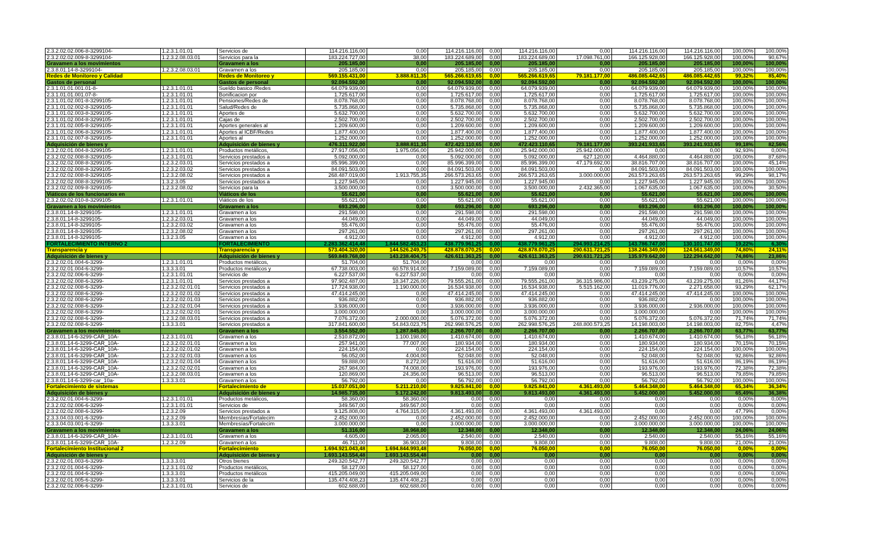| 2.3.2.02.02.006-8-3299104- | 1.2.3.1.01.01 | Servicios de | 114.216.116,00 | 0,00 | 114.216.116,00 | 0,00 | 114.216.116,00 | 0,00 | 114.216.116,00 | 114.216.116,00 | 100,00% | 100,00% |
| 2.3.2.02.02.009-8-3299104- | 1.2.3.2.08.03.01 | Servicios para la | 183.224.727,00 | 38,00 | 183.224.689,00 | 0,00 | 183.224.689,00 | 17.098.761,00 | 166.125.928,00 | 166.125.928,00 | 100,00% | 90,67% |
| Gravamen a los movimientos | | Gravamen a los | 205.185,00 | 0,00 | 205.185,00 | 0,00 | 205.185,00 | 0,00 | 205.185,00 | 205.185,00 | 100,00% | 100,00% |
| 2.3.8.01.14-8-3299104- | 1.2.3.2.08.03.01 | Gravamen a los | 205.185,00 | 0,00 | 205.185,00 | 0,00 | 205.185,00 | 0,00 | 205.185,00 | 205.185,00 | 100,00% | 100,00% |
| Redes de Monitoreo y Calidad | | Redes de Monitoreo y | 569.155.431,00 | 3.888.811,35 | 565.266.619,65 | 0,00 | 565.266.619,65 | 79.181.177,00 | 486.085.442,65 | 486.085.442,65 | 99,32% | 85,40% |
| Gastos de personal | | Gastos de personal | 92.094.592,00 | 0,00 | 92.094.592,00 | 0,00 | 92.094.592,00 | 0,00 | 92.094.592,00 | 92.094.592,00 | 100,00% | 100,00% |
| 2.3.1.01.01.001.01-8- | 1.2.3.1.01.01 | Sueldo basico /Redes | 64.079.939,00 | 0,00 | 64.079.939,00 | 0,00 | 64.079.939,00 | 0,00 | 64.079.939,00 | 64.079.939,00 | 100,00% | 100,00% |
| 2.3.1.01.01.001.07-8- | 1.2.3.1.01.01 | Bonificacion por | 1.725.617,00 | 0,00 | 1.725.617,00 | 0,00 | 1.725.617,00 | 0,00 | 1.725.617,00 | 1.725.617,00 | 100,00% | 100,00% |
| 2.3.1.01.02.001-8-3299105- | 1.2.3.1.01.01 | Pensiones/Redes de | 8.078.768,00 | 0,00 | 8.078.768,00 | 0,00 | 8.078.768,00 | 0,00 | 8.078.768,00 | 8.078.768,00 | 100,00% | 100,00% |
| 2.3.1.01.02.002-8-3299105- | 1.2.3.1.01.01 | Salud/Redes de | 5.735.868,00 | 0,00 | 5.735.868,00 | 0,00 | 5.735.868,00 | 0,00 | 5.735.868,00 | 5.735.868,00 | 100,00% | 100,00% |
| 2.3.1.01.02.003-8-3299105- | 1.2.3.1.01.01 | Aportes de | 5.632.700,00 | 0,00 | 5.632.700,00 | 0,00 | 5.632.700,00 | 0,00 | 5.632.700,00 | 5.632.700,00 | 100,00% | 100,00% |
| 2.3.1.01.02.004-8-3299105- | 1.2.3.1.01.01 | Cajas de | 2.502.700,00 | 0,00 | 2.502.700,00 | 0,00 | 2.502.700,00 | 0,00 | 2.502.700,00 | 2.502.700,00 | 100,00% | 100,00% |
| 2.3.1.01.02.005-8-3299105- | 1.2.3.1.01.01 | Aportes generales al | 1.209.600,00 | 0,00 | 1.209.600,00 | 0,00 | 1.209.600,00 | 0,00 | 1.209.600,00 | 1.209.600,00 | 100,00% | 100,00% |
| 2.3.1.01.02.006-8-3299105- | 1.2.3.1.01.01 | Aportes al ICBF/Redes | 1.877.400,00 | 0,00 | 1.877.400,00 | 0,00 | 1.877.400,00 | 0,00 | 1.877.400,00 | 1.877.400,00 | 100,00% | 100,00% |
| 2.3.1.01.02.007-8-3299105- | 1.2.3.1.01.01 | Aportes al | 1.252.000,00 | 0,00 | 1.252.000,00 | 0,00 | 1.252.000,00 | 0,00 | 1.252.000,00 | 1.252.000,00 | 100,00% | 100,00% |
| Adquisición de bienes y | | Adquisición de bienes y | 476.311.922,00 | 3.888.811,35 | 472.423.110,65 | 0,00 | 472.423.110,65 | 79.181.177,00 | 393.241.933,65 | 393.241.933,65 | 99,18% | 82,56% |
| 2.3.2.02.01.004-8-3299105- | 1.2.3.1.01.01 | Productos metálicos, | 27.917.056,00 | 1.975.056,00 | 25.942.000,00 | 0,00 | 25.942.000,00 | 25.942.000,00 | 0,00 | 0,00 | 92,93% | 0,00% |
| 2.3.2.02.02.008-8-3299105- | 1.2.3.1.01.01 | Servicios prestados a | 5.092.000,00 | 0,00 | 5.092.000,00 | 0,00 | 5.092.000,00 | 627.120,00 | 4.464.880,00 | 4.464.880,00 | 100,00% | 87,68% |
| 2.3.2.02.02.008-8-3299105- | 1.2.3.2.03.01 | Servicios prestados a | 85.996.399,00 | 0,00 | 85.996.399,00 | 0,00 | 85.996.399,00 | 47.179.692,00 | 38.816.707,00 | 38.816.707,00 | 100,00% | 45,14% |
| 2.3.2.02.02.008-8-3299105- | 1.2.3.2.03.02 | Servicios prestados a | 84.091.503,00 | 0,00 | 84.091.503,00 | 0,00 | 84.091.503,00 | 0,00 | 84.091.503,00 | 84.091.503,00 | 100,00% | 100,00% |
| 2.3.2.02.02.008-8-3299105- | 1.2.3.2.08.02 | Servicios prestados a | 268.487.019,00 | 1.913.755,35 | 266.573.263,65 | 0,00 | 266.573.263,65 | 3.000.000,00 | 263.573.263,65 | 263.573.263,65 | 99,29% | 98,17% |
| 2.3.2.02.02.008-8-3299105- | 1.3.2.3.05 | Servicios prestados a | 1.227.945,00 | 0,00 | 1.227.945,00 | 0,00 | 1.227.945,00 | 0,00 | 1.227.945,00 | 1.227.945,00 | 100,00% | 100,00% |
| 2.3.2.02.02.009-8-3299105- | 1.2.3.2.08.02 | Servicios para la | 3.500.000,00 | 0,00 | 3.500.000,00 | 0,00 | 3.500.000,00 | 2.432.365,00 | 1.067.635,00 | 1.067.635,00 | 100,00% | 30,50% |
| Viáticos de los funcionarios en | | Viáticos de los | 55.621,00 | 0,00 | 55.621,00 | 0,00 | 55.621,00 | 0,00 | 55.621,00 | 55.621,00 | 100,00% | 100,00% |
| 2.3.2.02.02.010-8-3299105- | 1.2.3.1.01.01 | Viáticos de los | 55.621,00 | 0,00 | 55.621,00 | 0,00 | 55.621,00 | 0,00 | 55.621,00 | 55.621,00 | 100,00% | 100,00% |
| Gravamen a los movimientos | | Gravamen a los | 693.296,00 | 0,00 | 693.296,00 | 0,00 | 693.296,00 | 0,00 | 693.296,00 | 693.296,00 | 100,00% | 100,00% |
| 2.3.8.01.14-8-3299105- | 1.2.3.1.01.01 | Gravamen a los | 291.598,00 | 0,00 | 291.598,00 | 0,00 | 291.598,00 | 0,00 | 291.598,00 | 291.598,00 | 100,00% | 100,00% |
| 2.3.8.01.14-8-3299105- | 1.2.3.2.03.01 | Gravamen a los | 44.049,00 | 0,00 | 44.049,00 | 0,00 | 44.049,00 | 0,00 | 44.049,00 | 44.049,00 | 100,00% | 100,00% |
| 2.3.8.01.14-8-3299105- | 1.2.3.2.03.02 | Gravamen a los | 55.476,00 | 0,00 | 55.476,00 | 0,00 | 55.476,00 | 0,00 | 55.476,00 | 55.476,00 | 100,00% | 100,00% |
| 2.3.8.01.14-8-3299105- | 1.2.3.2.08.02 | Gravamen a los | 297.261,00 | 0,00 | 297.261,00 | 0,00 | 297.261,00 | 0,00 | 297.261,00 | 297.261,00 | 100,00% | 100,00% |
| 2.3.8.01.14-8-3299105- | 1.3.2.3.05 | Gravamen a los | 4.912,00 | 0,00 | 4.912,00 | 0,00 | 4.912,00 | 0,00 | 4.912,00 | 4.912,00 | 100,00% | 100,00% |
| FORTALECIMIENTO INTERNO 2 | | FORTALECIMIENTO | 2.283.362.414,48 | 1.844.582.453,23 | 438.779.961,25 | 0,00 | 438.779.961,25 | 294.993.214,25 | 143.786.747,00 | 130.101.747,00 | 19,22% | 6,30% |
| Transparencia y | | Transparencia y | 573.404.320,00 | 144.526.249,75 | 428.878.070,25 | 0,00 | 428.878.070,25 | 290.631.721,25 | 138.246.349,00 | 124.561.349,00 | 74,80% | 24,11% |
| Adquisición de bienes y | | Adquisición de bienes y | 569.849.768,00 | 143.238.404,75 | 426.611.363,25 | 0,00 | 426.611.363,25 | 290.631.721,25 | 135.979.642,00 | 122.294.642,00 | 74,86% | 23,86% |
| 2.3.2.02.01.004-6-3299- | 1.2.3.1.01.01 | Productos metálicos, | 51.704,00 | 51.704,00 | 0,00 | 0,00 | 0,00 | 0,00 | 0,00 | 0,00 | 0,00% | 0,00% |
| 2.3.2.02.01.004-6-3299- | 1.3.3.3.01 | Productos metálicos y | 67.738.003,00 | 60.578.914,00 | 7.159.089,00 | 0,00 | 7.159.089,00 | 0,00 | 7.159.089,00 | 7.159.089,00 | 10,57% | 10,57% |
| 2.3.2.02.02.006-6-3299- | 1.2.3.1.01.01 | Servicios de | 6.227.537,00 | 6.227.537,00 | 0,00 | 0,00 | 0,00 | 0,00 | 0,00 | 0,00 | 0,00% | 0,00% |
| 2.3.2.02.02.008-6-3299- | 1.2.3.1.01.01 | Servicios prestados a | 97.902.487,00 | 18.347.226,00 | 79.555.261,00 | 0,00 | 79.555.261,00 | 36.315.986,00 | 43.239.275,00 | 43.239.275,00 | 81,26% | 44,17% |
| 2.3.2.02.02.008-6-3299- | 1.2.3.2.02.01.01 | Servicios prestados a | 17.724.938,00 | 1.190.000,00 | 16.534.938,00 | 0,00 | 16.534.938,00 | 5.515.162,00 | 11.019.776,00 | 2.271.658,00 | 93,29% | 62,17% |
| 2.3.2.02.02.008-6-3299- | 1.2.3.2.02.01.02 | Servicios prestados a | 47.414.245,00 | 0,00 | 47.414.245,00 | 0,00 | 47.414.245,00 | 0,00 | 47.414.245,00 | 47.414.245,00 | 100,00% | 100,00% |
| 2.3.2.02.02.008-6-3299- | 1.2.3.2.02.01.03 | Servicios prestados a | 936.882,00 | 0,00 | 936.882,00 | 0,00 | 936.882,00 | 0,00 | 936.882,00 | 0,00 | 100,00% | 100,00% |
| 2.3.2.02.02.008-6-3299- | 1.2.3.2.02.01.04 | Servicios prestados a | 3.936.000,00 | 0,00 | 3.936.000,00 | 0,00 | 3.936.000,00 | 0,00 | 3.936.000,00 | 2.936.000,00 | 100,00% | 100,00% |
| 2.3.2.02.02.008-6-3299- | 1.2.3.2.02.02.01 | Servicios prestados a | 3.000.000,00 | 0,00 | 3.000.000,00 | 0,00 | 3.000.000,00 | 0,00 | 3.000.000,00 | 0,00 | 100,00% | 100,00% |
| 2.3.2.02.02.008-6-3299- | 1.2.3.2.08.03.01 | Servicios prestados a | 7.076.372,00 | 2.000.000,00 | 5.076.372,00 | 0,00 | 5.076.372,00 | 0,00 | 5.076.372,00 | 5.076.372,00 | 71,74% | 71,74% |
| 2.3.2.02.02.008-6-3299- | 1.3.3.3.01 | Servicios prestados a | 317.841.600,00 | 54.843.023,75 | 262.998.576,25 | 0,00 | 262.998.576,25 | 248.800.573,25 | 14.198.003,00 | 14.198.003,00 | 82,75% | 4,47% |
| Gravamen a los movimientos | | Gravamen a los | 3.554.552,00 | 1.287.845,00 | 2.266.707,00 | 0,00 | 2.266.707,00 | 0,00 | 2.266.707,00 | 2.266.707,00 | 63,77% | 63,77% |
| 2.3.8.01.14-6-3299-CAR_10A- | 1.2.3.1.01.01 | Gravamen a los | 2.510.872,00 | 1.100.198,00 | 1.410.674,00 | 0,00 | 1.410.674,00 | 0,00 | 1.410.674,00 | 1.410.674,00 | 56,18% | 56,18% |
| 2.3.8.01.14-6-3299-CAR_10A- | 1.2.3.2.02.01.01 | Gravamen a los | 257.941,00 | 77.007,00 | 180.934,00 | 0,00 | 180.934,00 | 0,00 | 180.934,00 | 180.934,00 | 70,15% | 70,15% |
| 2.3.8.01.14-6-3299-CAR_10A- | 1.2.3.2.02.01.02 | Gravamen a los | 224.154,00 | 0,00 | 224.154,00 | 0,00 | 224.154,00 | 0,00 | 224.154,00 | 224.154,00 | 100,00% | 100,00% |
| 2.3.8.01.14-6-3299-CAR_10A- | 1.2.3.2.02.01.03 | Gravamen a los | 56.052,00 | 4.004,00 | 52.048,00 | 0,00 | 52.048,00 | 0,00 | 52.048,00 | 52.048,00 | 92,86% | 92,86% |
| 2.3.8.01.14-6-3299-CAR_10A- | 1.2.3.2.02.01.04 | Gravamen a los | 59.888,00 | 8.272,00 | 51.616,00 | 0,00 | 51.616,00 | 0,00 | 51.616,00 | 51.616,00 | 86,19% | 86,19% |
| 2.3.8.01.14-6-3299-CAR_10A- | 1.2.3.2.02.02.01 | Gravamen a los | 267.984,00 | 74.008,00 | 193.976,00 | 0,00 | 193.976,00 | 0,00 | 193.976,00 | 193.976,00 | 72,38% | 72,38% |
| 2.3.8.01.14-6-3299-CAR_10A- | 1.2.3.2.08.03.01 | Gravamen a los | 120.869,00 | 24.356,00 | 96.513,00 | 0,00 | 96.513,00 | 0,00 | 96.513,00 | 96.513,00 | 79,85% | 79,85% |
| 2.3.8.01.14-6-3299-car_10a- | 1.3.3.3.01 | Gravamen a los | 56.792,00 | 0,00 | 56.792,00 | 0,00 | 56.792,00 | 0,00 | 56.792,00 | 56.792,00 | 100,00% | 100,00% |
| Fortalecimiento de sistemas | | Fortalecimiento de | 15.037.051,00 | 5.211.210,00 | 9.825.841,00 | 0,00 | 9.825.841,00 | 4.361.493,00 | 5.464.348,00 | 5.464.348,00 | 65,34% | 36,34% |
| Adquisición de bienes y | | Adquisición de bienes y | 14.985.735,00 | 5.172.242,00 | 9.813.493,00 | 0,00 | 9.813.493,00 | 4.361.493,00 | 5.452.000,00 | 5.452.000,00 | 65,49% | 36,38% |
| 2.3.2.02.01.004-6-3299- | 1.2.3.1.01.01 | Productos metálicos, | 58.360,00 | 58.360,00 | 0,00 | 0,00 | 0,00 | 0,00 | 0,00 | 0,00 | 0,00% | 0,00% |
| 2.3.2.02.02.006-6-3299- | 1.2.3.1.01.01 | Servicios de | 349.567,00 | 349.567,00 | 0,00 | 0,00 | 0,00 | 0,00 | 0,00 | 0,00 | 0,00% | 0,00% |
| 2.3.2.02.02.008-6-3299- | 1.2.3.2.09 | Servicios prestados a | 9.125.808,00 | 4.764.315,00 | 4.361.493,00 | 0,00 | 4.361.493,00 | 4.361.493,00 | 0,00 | 0,00 | 47,79% | 0,00% |
| 2.3.3.04.03.001-6-3299- | 1.2.3.2.09 | Membresías/Fortalecim | 2.452.000,00 | 0,00 | 2.452.000,00 | 0,00 | 2.452.000,00 | 0,00 | 2.452.000,00 | 2.452.000,00 | 100,00% | 100,00% |
| 2.3.3.04.03.001-6-3299- | 1.3.3.3.01 | Membresías/Fortalecim | 3.000.000,00 | 0,00 | 3.000.000,00 | 0,00 | 3.000.000,00 | 0,00 | 3.000.000,00 | 3.000.000,00 | 100,00% | 100,00% |
| Gravamen a los movimientos | | Gravamen a los | 51.316,00 | 38.968,00 | 12.348,00 | 0,00 | 12.348,00 | 0,00 | 12.348,00 | 12.348,00 | 24,06% | 24,06% |
| 2.3.8.01.14-6-3299-CAR_10A- | 1.2.3.1.01.01 | Gravamen a los | 4.605,00 | 2.065,00 | 2.540,00 | 0,00 | 2.540,00 | 0,00 | 2.540,00 | 2.540,00 | 55,16% | 55,16% |
| 2.3.8.01.14-6-3299-CAR_10A- | 1.2.3.2.09 | Gravamen a los | 46.711,00 | 36.903,00 | 9.808,00 | 0,00 | 9.808,00 | 0,00 | 9.808,00 | 9.808,00 | 21,00% | 21,00% |
| Fortalecimiento Institucional 2 | | Fortalecimiento | 1.694.921.043,48 | 1.694.844.993,48 | 76.050,00 | 0,00 | 76.050,00 | 0,00 | 76.050,00 | 76.050,00 | 0,00% | 0,00% |
| Adquisición de bienes y | | Adquisición de bienes y | 1.693.143.554,48 | 1.693.143.554,48 | 0,00 | 0,00 | 0,00 | 0,00 | 0,00 | 0,00 | 0,00% | 0,00% |
| 2.3.2.02.01.003-6-3299- | 1.3.3.3.01 | Otros bienes | 249.320.542,77 | 249.320.542,77 | 0,00 | 0,00 | 0,00 | 0,00 | 0,00 | 0,00 | 0,00% | 0,00% |
| 2.3.2.02.01.004-6-3299- | 1.2.3.1.01.02 | Productos metálicos, | 58.127,00 | 58.127,00 | 0,00 | 0,00 | 0,00 | 0,00 | 0,00 | 0,00 | 0,00% | 0,00% |
| 2.3.2.02.01.004-6-3299- | 1.3.3.3.01 | Productos metálicos | 415.205.049,00 | 415.205.049,00 | 0,00 | 0,00 | 0,00 | 0,00 | 0,00 | 0,00 | 0,00% | 0,00% |
| 2.3.2.02.01.005-6-3299- | 1.3.3.3.01 | Servicios de la | 135.474.408,23 | 135.474.408,23 | 0,00 | 0,00 | 0,00 | 0,00 | 0,00 | 0,00 | 0,00% | 0,00% |
| 2.3.2.02.02.006-6-3299- | 1.2.3.1.01.01 | Servicios de | 602.688,00 | 602.688,00 | 0,00 | 0,00 | 0,00 | 0,00 | 0,00 | 0,00 | 0,00% | 0,00% |